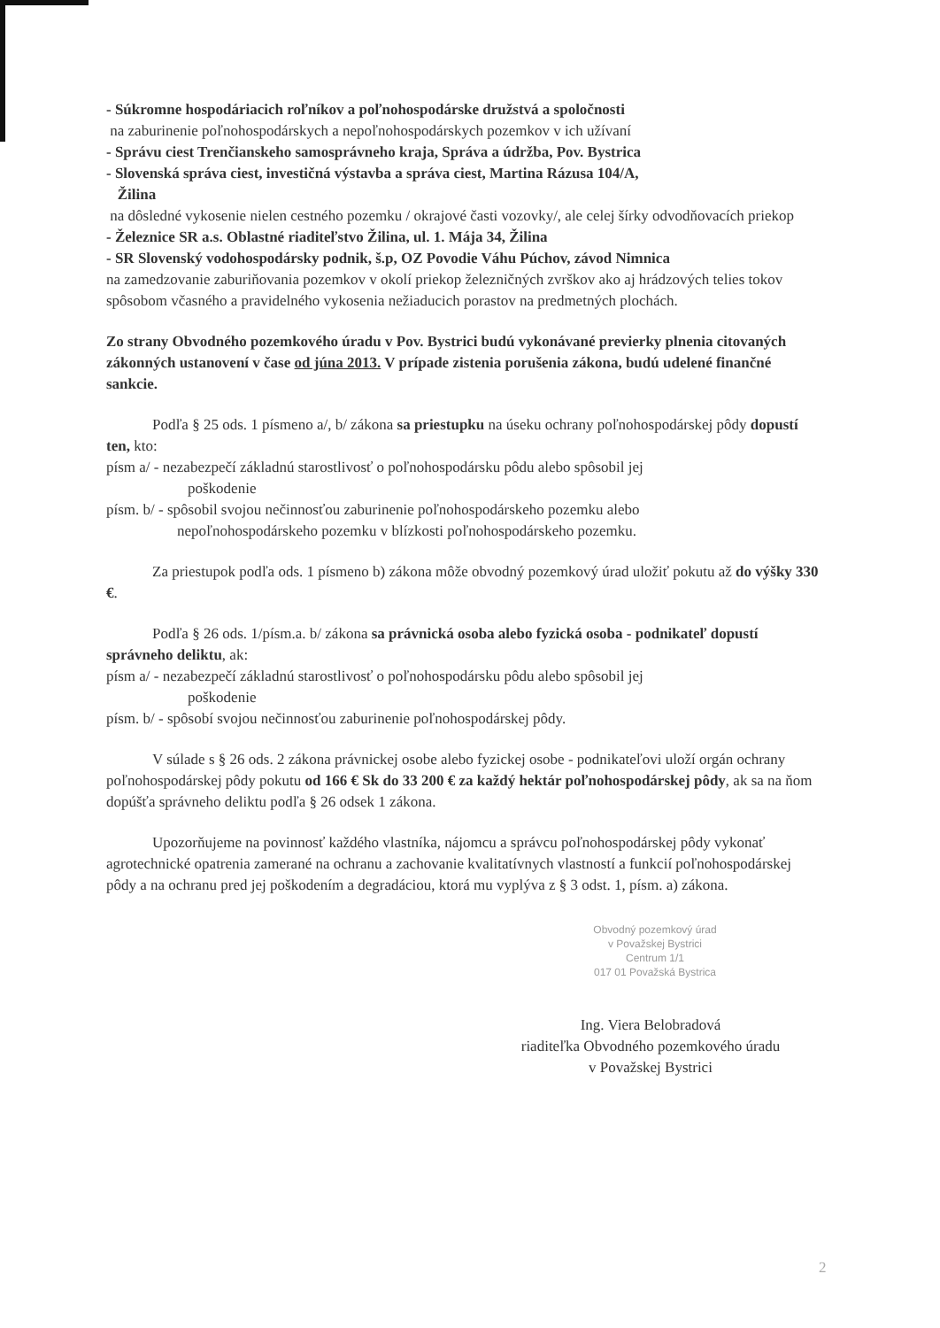- Súkromne hospodáriacich roľníkov a poľnohospodárske družstvá a spoločnosti
na zaburinenie poľnohospodárskych a nepoľnohospodárskych pozemkov v ich užívaní
- Správu ciest Trenčianskeho samosprávneho kraja, Správa a údržba, Pov. Bystrica
- Slovenská správa ciest, investičná výstavba a správa ciest, Martina Rázusa 104/A,
Žilina
na dôsledné vykosenie nielen cestného pozemku / okrajové časti vozovky/, ale celej šírky odvodňovacích priekop
- Železnice SR a.s. Oblastné riaditeľstvo Žilina, ul. 1. Mája 34, Žilina
- SR Slovenský vodohospodársky podnik, š.p, OZ Povodie Váhu Púchov, závod Nimnica
na zamedzovanie zaburiňovania pozemkov v okolí priekop železničných zvrškov ako aj hrádzových telies tokov spôsobom včasného a pravidelného vykosenia nežiaducich porastov na predmetných plochách.
Zo strany Obvodného pozemkového úradu v Pov. Bystrici budú vykonávané previerky plnenia citovaných zákonných ustanovení v čase od júna 2013. V prípade zistenia porušenia zákona, budú udelené finančné sankcie.
Podľa § 25 ods. 1 písmeno a/, b/ zákona sa priestupku na úseku ochrany poľnohospodárskej pôdy dopustí ten, kto:
písm a/ - nezabezpečí základnú starostlivosť o poľnohospodársku pôdu alebo spôsobil jej
poškodenie
písm. b/ - spôsobil svojou nečinnosťou zaburinenie poľnohospodárskeho pozemku alebo
nepoľnohospodárskeho pozemku v blízkosti poľnohospodárskeho pozemku.
Za priestupok podľa ods. 1 písmeno b) zákona môže obvodný pozemkový úrad uložiť pokutu až do výšky 330 €.
Podľa § 26 ods. 1/písm.a. b/ zákona sa právnická osoba alebo fyzická osoba - podnikateľ dopustí správneho deliktu, ak:
písm a/ - nezabezpečí základnú starostlivosť o poľnohospodársku pôdu alebo spôsobil jej
poškodenie
písm. b/ - spôsobí svojou nečinnosťou zaburinenie poľnohospodárskej pôdy.
V súlade s § 26 ods. 2 zákona právnickej osobe alebo fyzickej osobe - podnikateľovi uloží orgán ochrany poľnohospodárskej pôdy pokutu od 166 € Sk do 33 200 € za každý hektár poľnohospodárskej pôdy, ak sa na ňom dopúšťa správneho deliktu podľa § 26 odsek 1 zákona.
Upozorňujeme na povinnosť každého vlastníka, nájomcu a správcu poľnohospodárskej pôdy vykonať agrotechnické opatrenia zamerané na ochranu a zachovanie kvalitatívnych vlastností a funkcií poľnohospodárskej pôdy a na ochranu pred jej poškodením a degradáciou, ktorá mu vyplýva z § 3 odst. 1, písm. a) zákona.
Obvodný pozemkový úrad
v Považskej Bystrici
Centrum 1/1
017 01 Považská Bystrica
Ing. Viera Belobradová
riaditeľka Obvodného pozemkového úradu
v Považskej Bystrici
2